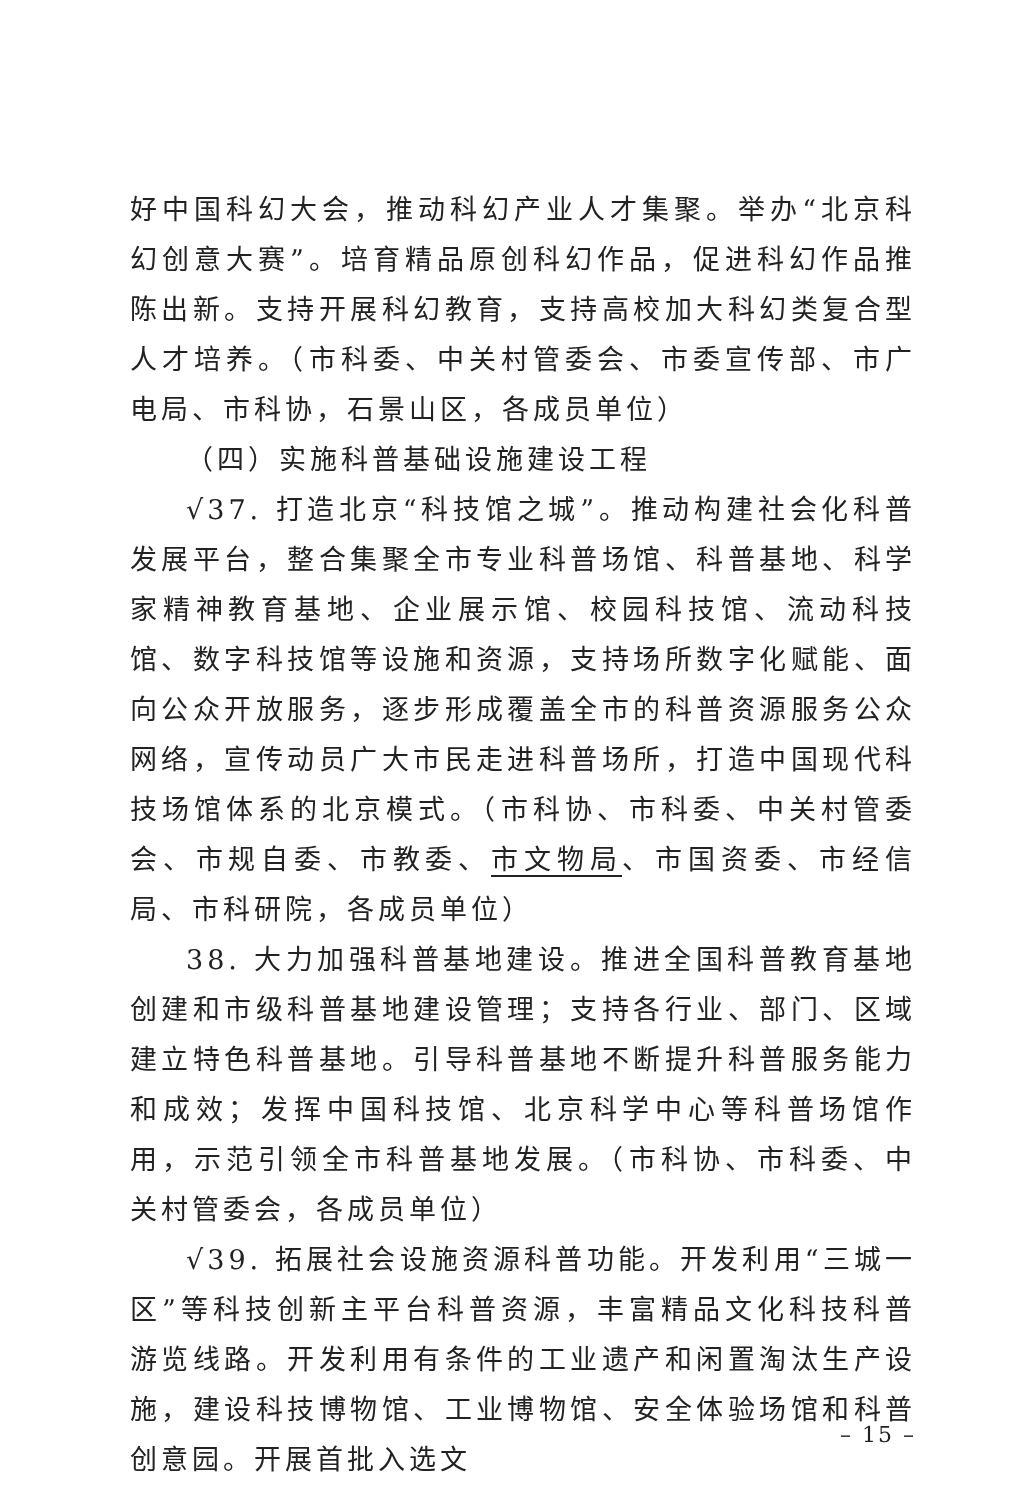好中国科幻大会，推动科幻产业人才集聚。举办“北京科幻创意大赛”。培育精品原创科幻作品，促进科幻作品推陈出新。支持开展科幻教育，支持高校加大科幻类复合型人才培养。（市科委、中关村管委会、市委宣传部、市广电局、市科协，石景山区，各成员单位）
（四）实施科普基础设施建设工程
√37. 打造北京“科技馆之城”。推动构建社会化科普发展平台，整合集聚全市专业科普场馆、科普基地、科学家精神教育基地、企业展示馆、校园科技馆、流动科技馆、数字科技馆等设施和资源，支持场所数字化赋能、面向公众开放服务，逐步形成覆盖全市的科普资源服务公众网络，宣传动员广大市民走进科普场所，打造中国现代科技场馆体系的北京模式。（市科协、市科委、中关村管委会、市规自委、市教委、市文物局、市国资委、市经信局、市科研院，各成员单位）
38. 大力加强科普基地建设。推进全国科普教育基地创建和市级科普基地建设管理；支持各行业、部门、区域建立特色科普基地。引导科普基地不断提升科普服务能力和成效；发挥中国科技馆、北京科学中心等科普场馆作用，示范引领全市科普基地发展。（市科协、市科委、中关村管委会，各成员单位）
√39. 拓展社会设施资源科普功能。开发利用“三城一区”等科技创新主平台科普资源，丰富精品文化科技科普游览线路。开发利用有条件的工业遗产和闲置淘汰生产设施，建设科技博物馆、工业博物馆、安全体验场馆和科普创意园。开展首批入选文
– 15 –